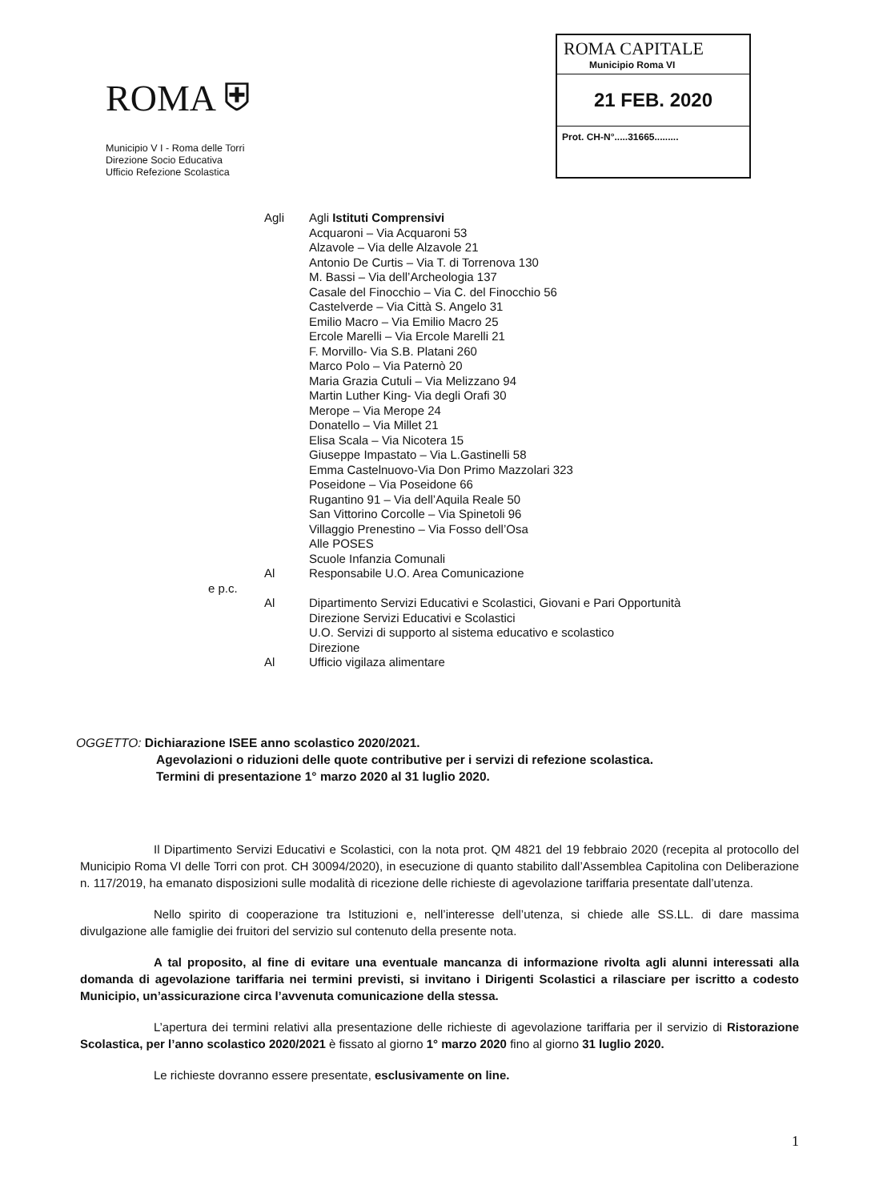ROMA ⛨
Municipio V I - Roma delle Torri
Direzione Socio Educativa
Ufficio Refezione Scolastica
ROMA CAPITALE
Municipio Roma VI
21 FEB. 2020
Prot. CH-N°.....31665.........
Agli Agli Istituti Comprensivi
Acquaroni – Via Acquaroni 53
Alzavole – Via delle Alzavole 21
Antonio De Curtis – Via T. di Torrenova 130
M. Bassi – Via dell’Archeologia 137
Casale del Finocchio – Via C. del Finocchio 56
Castelverde – Via Città S. Angelo 31
Emilio Macro – Via Emilio Macro 25
Ercole Marelli – Via Ercole Marelli 21
F. Morvillo- Via S.B. Platani 260
Marco Polo – Via Paternò 20
Maria Grazia Cutuli – Via Melizzano 94
Martin Luther King- Via degli Orafi 30
Merope – Via Merope 24
Donatello – Via Millet 21
Elisa Scala – Via Nicotera 15
Giuseppe Impastato – Via L.Gastinelli 58
Emma Castelnuovo-Via Don Primo Mazzolari 323
Poseidone – Via Poseidone 66
Rugantino 91 – Via dell’Aquila Reale 50
San Vittorino Corcolle – Via Spinetoli 96
Villaggio Prenestino – Via Fosso dell’Osa
Alle POSES
Scuole Infanzia Comunali
Al Responsabile U.O. Area Comunicazione
e p.c.
Al Dipartimento Servizi Educativi e Scolastici, Giovani e Pari Opportunità
Direzione Servizi Educativi e Scolastici
U.O. Servizi di supporto al sistema educativo e scolastico
Direzione
Al Ufficio vigilaza alimentare
OGGETTO: Dichiarazione ISEE anno scolastico 2020/2021.
Agevolazioni o riduzioni delle quote contributive per i servizi di refezione scolastica.
Termini di presentazione 1° marzo 2020 al 31 luglio 2020.
Il Dipartimento Servizi Educativi e Scolastici, con la nota prot. QM 4821 del 19 febbraio 2020 (recepita al protocollo del Municipio Roma VI delle Torri con prot. CH 30094/2020), in esecuzione di quanto stabilito dall’Assemblea Capitolina con Deliberazione n. 117/2019, ha emanato disposizioni sulle modalità di ricezione delle richieste di agevolazione tariffaria presentate dall’utenza.
Nello spirito di cooperazione tra Istituzioni e, nell’interesse dell’utenza, si chiede alle SS.LL. di dare massima divulgazione alle famiglie dei fruitori del servizio sul contenuto della presente nota.
A tal proposito, al fine di evitare una eventuale mancanza di informazione rivolta agli alunni interessati alla domanda di agevolazione tariffaria nei termini previsti, si invitano i Dirigenti Scolastici a rilasciare per iscritto a codesto Municipio, un’assicurazione circa l’avvenuta comunicazione della stessa.
L’apertura dei termini relativi alla presentazione delle richieste di agevolazione tariffaria per il servizio di Ristorazione Scolastica, per l’anno scolastico 2020/2021 è fissato al giorno 1° marzo 2020 fino al giorno 31 luglio 2020.
Le richieste dovranno essere presentate, esclusivamente on line.
1